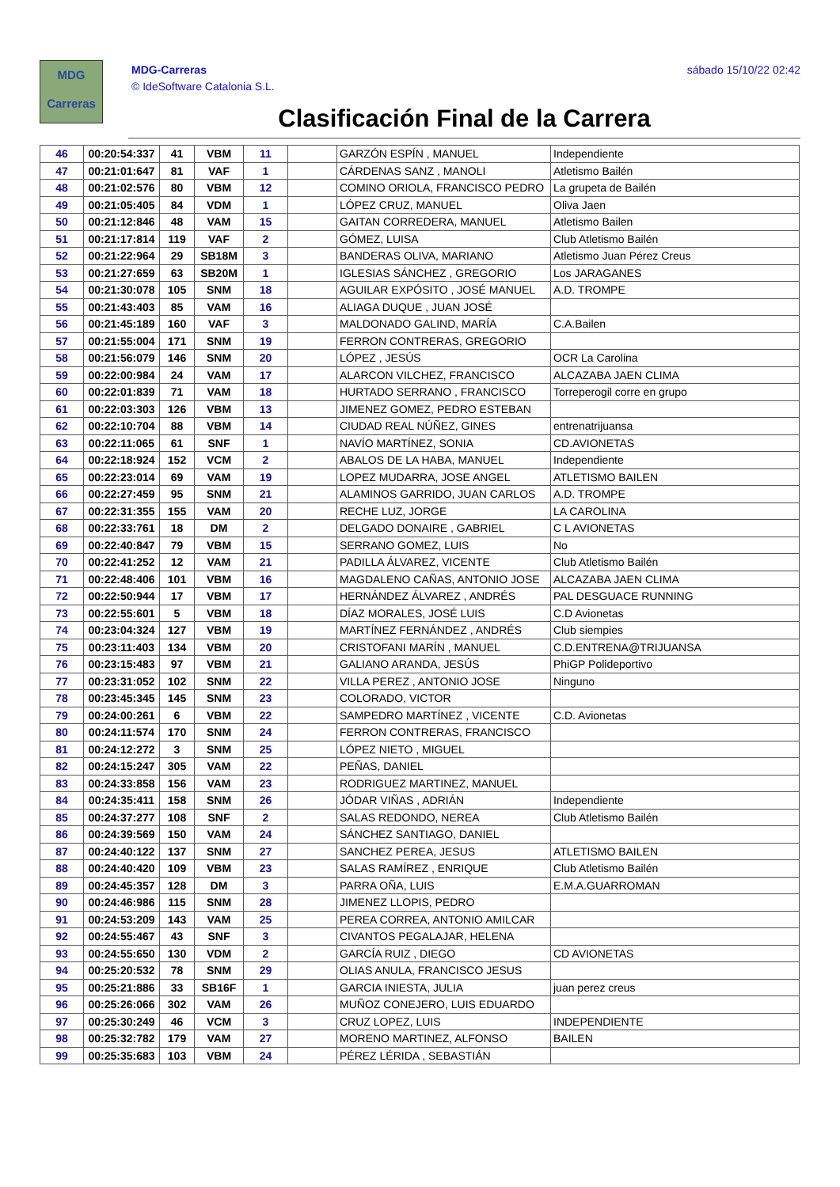MDG
Carreras
MDG-Carreras
© IdeSoftware Catalonia S.L.
sábado 15/10/22 02:42
Clasificación Final de la Carrera
| 46 | 00:20:54:337 | 41 | VBM | 11 | | GARZÓN ESPÍN , MANUEL | Independiente |
| 47 | 00:21:01:647 | 81 | VAF | 1 | | CÁRDENAS SANZ , MANOLI | Atletismo Bailén |
| 48 | 00:21:02:576 | 80 | VBM | 12 | | COMINO ORIOLA, FRANCISCO PEDRO | La grupeta de Bailén |
| 49 | 00:21:05:405 | 84 | VDM | 1 | | LÓPEZ CRUZ, MANUEL | Oliva Jaen |
| 50 | 00:21:12:846 | 48 | VAM | 15 | | GAITAN CORREDERA, MANUEL | Atletismo Bailen |
| 51 | 00:21:17:814 | 119 | VAF | 2 | | GÓMEZ, LUISA | Club Atletismo Bailén |
| 52 | 00:21:22:964 | 29 | SB18M | 3 | | BANDERAS OLIVA, MARIANO | Atletismo Juan Pérez Creus |
| 53 | 00:21:27:659 | 63 | SB20M | 1 | | IGLESIAS SÁNCHEZ , GREGORIO | Los JARAGANES |
| 54 | 00:21:30:078 | 105 | SNM | 18 | | AGUILAR EXPÓSITO , JOSÉ MANUEL | A.D. TROMPE |
| 55 | 00:21:43:403 | 85 | VAM | 16 | | ALIAGA DUQUE , JUAN JOSÉ | |
| 56 | 00:21:45:189 | 160 | VAF | 3 | | MALDONADO GALIND, MARÍA | C.A.Bailen |
| 57 | 00:21:55:004 | 171 | SNM | 19 | | FERRON CONTRERAS, GREGORIO | |
| 58 | 00:21:56:079 | 146 | SNM | 20 | | LÓPEZ , JESÚS | OCR La Carolina |
| 59 | 00:22:00:984 | 24 | VAM | 17 | | ALARCON VILCHEZ, FRANCISCO | ALCAZABA JAEN CLIMA |
| 60 | 00:22:01:839 | 71 | VAM | 18 | | HURTADO SERRANO , FRANCISCO | Torreperogil corre en grupo |
| 61 | 00:22:03:303 | 126 | VBM | 13 | | JIMENEZ GOMEZ, PEDRO ESTEBAN | |
| 62 | 00:22:10:704 | 88 | VBM | 14 | | CIUDAD REAL NÚÑEZ, GINES | entrenatrijuansa |
| 63 | 00:22:11:065 | 61 | SNF | 1 | | NAVÍO MARTÍNEZ, SONIA | CD.AVIONETAS |
| 64 | 00:22:18:924 | 152 | VCM | 2 | | ABALOS DE LA HABA, MANUEL | Independiente |
| 65 | 00:22:23:014 | 69 | VAM | 19 | | LOPEZ MUDARRA, JOSE ANGEL | ATLETISMO BAILEN |
| 66 | 00:22:27:459 | 95 | SNM | 21 | | ALAMINOS GARRIDO, JUAN CARLOS | A.D. TROMPE |
| 67 | 00:22:31:355 | 155 | VAM | 20 | | RECHE LUZ, JORGE | LA CAROLINA |
| 68 | 00:22:33:761 | 18 | DM | 2 | | DELGADO DONAIRE , GABRIEL | C L AVIONETAS |
| 69 | 00:22:40:847 | 79 | VBM | 15 | | SERRANO GOMEZ, LUIS | No |
| 70 | 00:22:41:252 | 12 | VAM | 21 | | PADILLA ÁLVAREZ, VICENTE | Club Atletismo Bailén |
| 71 | 00:22:48:406 | 101 | VBM | 16 | | MAGDALENO CAÑAS, ANTONIO JOSE | ALCAZABA JAEN CLIMA |
| 72 | 00:22:50:944 | 17 | VBM | 17 | | HERNÁNDEZ ÁLVAREZ , ANDRÉS | PAL DESGUACE RUNNING |
| 73 | 00:22:55:601 | 5 | VBM | 18 | | DÍAZ MORALES, JOSÉ LUIS | C.D Avionetas |
| 74 | 00:23:04:324 | 127 | VBM | 19 | | MARTÍNEZ FERNÁNDEZ , ANDRÉS | Club siempies |
| 75 | 00:23:11:403 | 134 | VBM | 20 | | CRISTOFANI MARÍN , MANUEL | C.D.ENTRENA@TRIJUANSA |
| 76 | 00:23:15:483 | 97 | VBM | 21 | | GALIANO ARANDA, JESÚS | PhiGP Polideportivo |
| 77 | 00:23:31:052 | 102 | SNM | 22 | | VILLA PEREZ , ANTONIO JOSE | Ninguno |
| 78 | 00:23:45:345 | 145 | SNM | 23 | | COLORADO, VICTOR | |
| 79 | 00:24:00:261 | 6 | VBM | 22 | | SAMPEDRO MARTÍNEZ , VICENTE | C.D. Avionetas |
| 80 | 00:24:11:574 | 170 | SNM | 24 | | FERRON CONTRERAS, FRANCISCO | |
| 81 | 00:24:12:272 | 3 | SNM | 25 | | LÓPEZ NIETO , MIGUEL | |
| 82 | 00:24:15:247 | 305 | VAM | 22 | | PEÑAS, DANIEL | |
| 83 | 00:24:33:858 | 156 | VAM | 23 | | RODRIGUEZ MARTINEZ, MANUEL | |
| 84 | 00:24:35:411 | 158 | SNM | 26 | | JÓDAR VIÑAS , ADRIÁN | Independiente |
| 85 | 00:24:37:277 | 108 | SNF | 2 | | SALAS REDONDO, NEREA | Club Atletismo Bailén |
| 86 | 00:24:39:569 | 150 | VAM | 24 | | SÁNCHEZ SANTIAGO, DANIEL | |
| 87 | 00:24:40:122 | 137 | SNM | 27 | | SANCHEZ PEREA, JESUS | ATLETISMO BAILEN |
| 88 | 00:24:40:420 | 109 | VBM | 23 | | SALAS RAMÍREZ , ENRIQUE | Club Atletismo Bailén |
| 89 | 00:24:45:357 | 128 | DM | 3 | | PARRA OÑA, LUIS | E.M.A.GUARROMAN |
| 90 | 00:24:46:986 | 115 | SNM | 28 | | JIMENEZ LLOPIS, PEDRO | |
| 91 | 00:24:53:209 | 143 | VAM | 25 | | PEREA CORREA, ANTONIO AMILCAR | |
| 92 | 00:24:55:467 | 43 | SNF | 3 | | CIVANTOS PEGALAJAR, HELENA | |
| 93 | 00:24:55:650 | 130 | VDM | 2 | | GARCÍA RUIZ , DIEGO | CD AVIONETAS |
| 94 | 00:25:20:532 | 78 | SNM | 29 | | OLIAS ANULA, FRANCISCO JESUS | |
| 95 | 00:25:21:886 | 33 | SB16F | 1 | | GARCIA INIESTA, JULIA | juan perez creus |
| 96 | 00:25:26:066 | 302 | VAM | 26 | | MUÑOZ CONEJERO, LUIS EDUARDO | |
| 97 | 00:25:30:249 | 46 | VCM | 3 | | CRUZ LOPEZ, LUIS | INDEPENDIENTE |
| 98 | 00:25:32:782 | 179 | VAM | 27 | | MORENO MARTINEZ, ALFONSO | BAILEN |
| 99 | 00:25:35:683 | 103 | VBM | 24 | | PÉREZ LÉRIDA , SEBASTIÁN | |